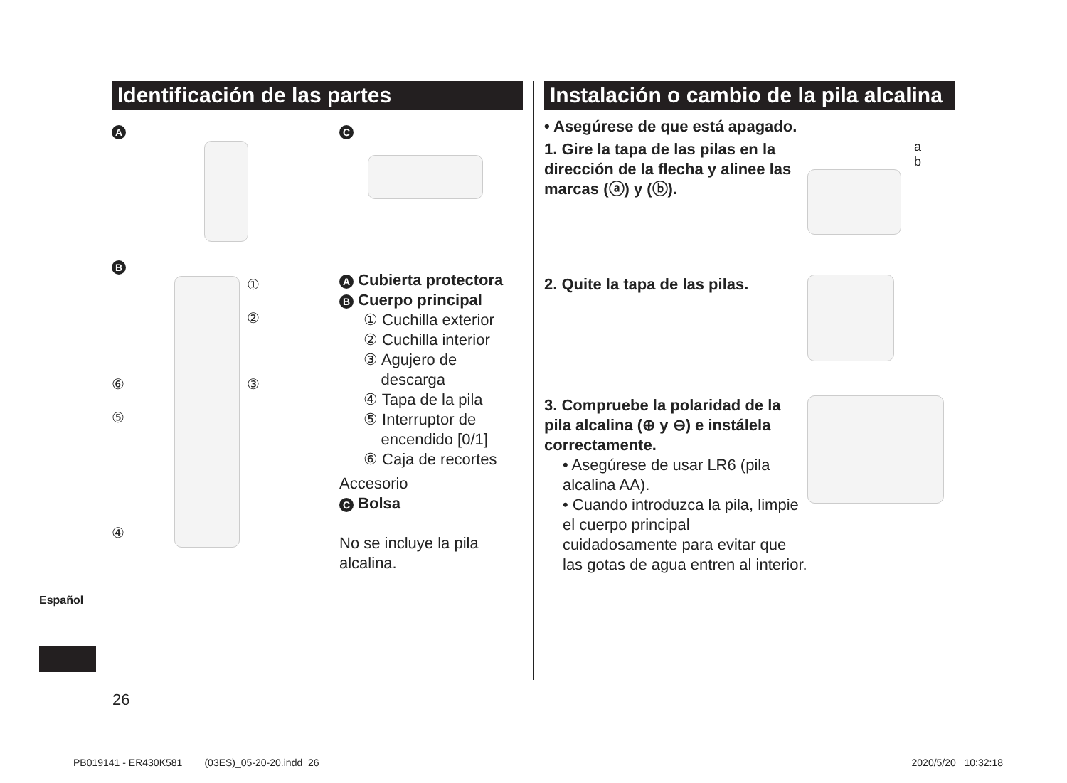Identificación de las partes
A
B
⑥
⑤
④
①
②
③
C
A Cubierta protectora
B Cuerpo principal
① Cuchilla exterior
② Cuchilla interior
③ Agujero de
descarga
④ Tapa de la pila
⑤ Interruptor de
encendido [0/1]
⑥ Caja de recortes
Accesorio
C Bolsa
No se incluye la pila alcalina.
Instalación o cambio de la pila alcalina
• Asegúrese de que está apagado.
1. Gire la tapa de las pilas en la dirección de la flecha y alinee las marcas (ⓐ) y (ⓑ).
a
b
2. Quite la tapa de las pilas.
3. Compruebe la polaridad de la pila alcalina (⊕ y ⊖) e instálela correctamente.
• Asegúrese de usar LR6 (pila alcalina AA).
• Cuando introduzca la pila, limpie el cuerpo principal cuidadosamente para evitar que las gotas de agua entren al interior.
Español
26
PB019141 - ER430K581 (03ES)_05-20-20.indd 26 2020/5/20 10:32:18